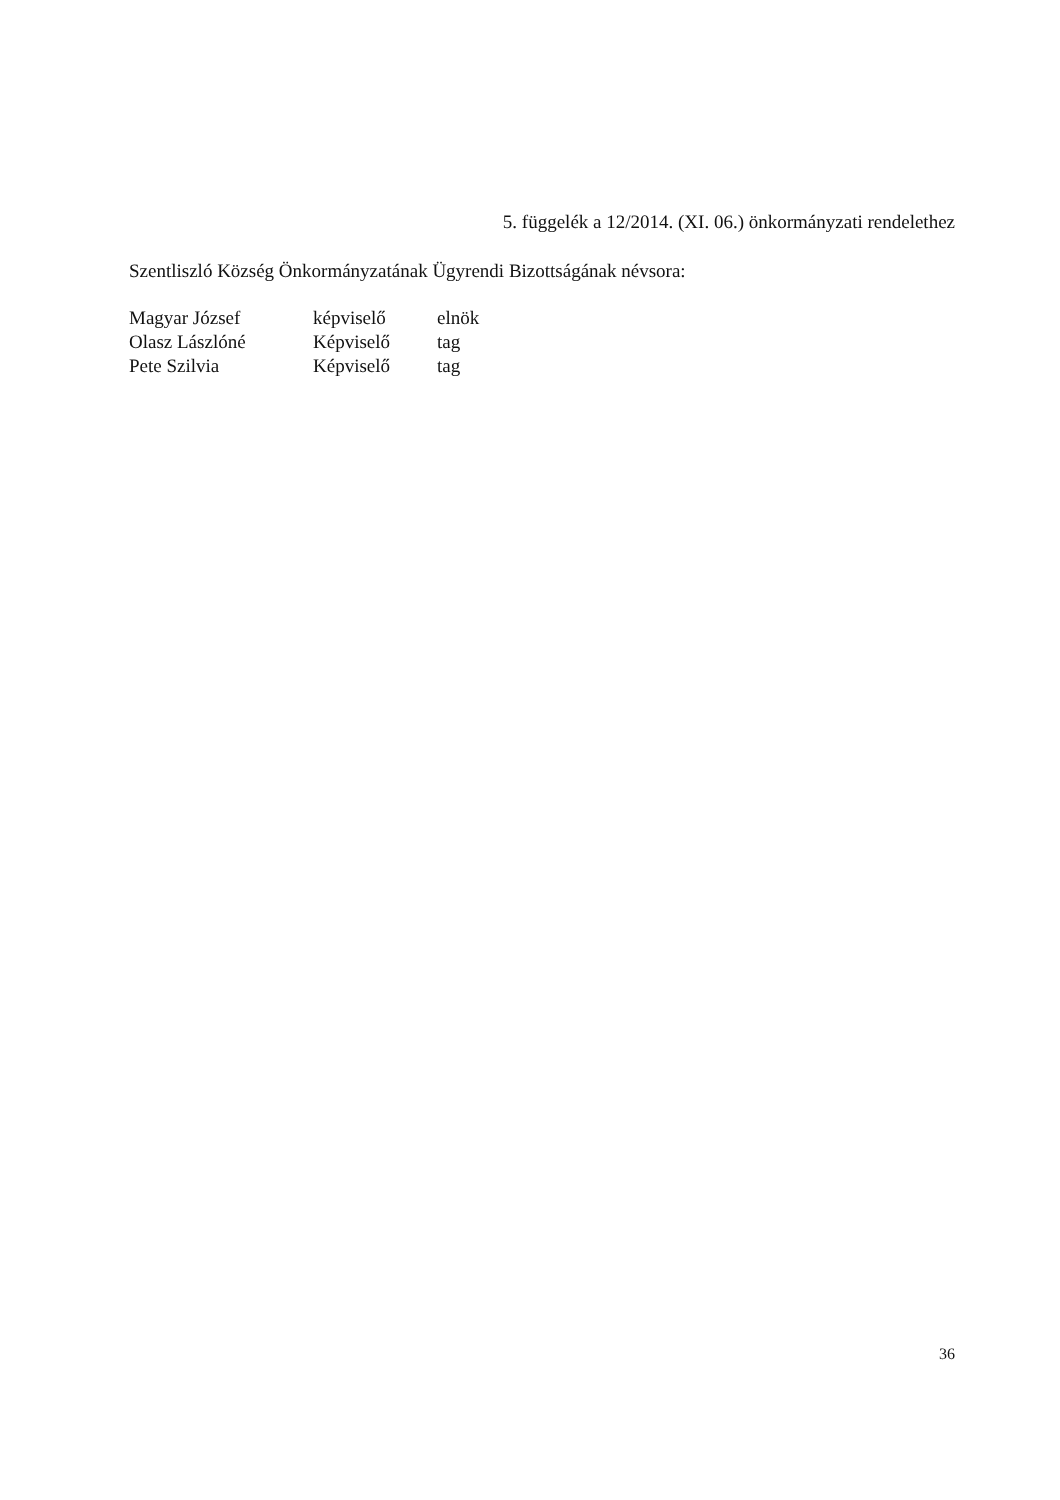5. függelék a 12/2014. (XI. 06.) önkormányzati rendelethez
Szentliszló Község Önkormányzatának Ügyrendi Bizottságának névsora:
| Magyar József | képviselő | elnök |
| Olasz Lászlóné | Képviselő | tag |
| Pete Szilvia | Képviselő | tag |
36